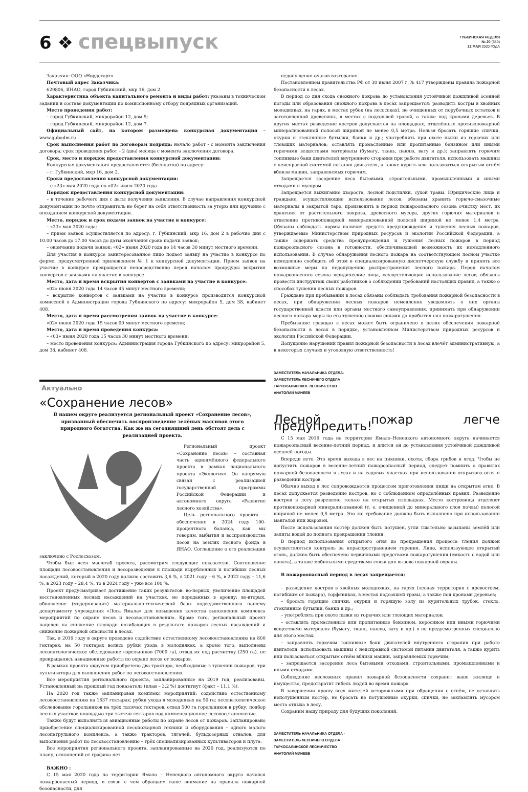6 ❖ спецвыпуск
ГУБКИНСКАЯ НЕДЕЛЯ
№ 20 (580)
22 МАЯ 2020 ГОДА
Заказчик: ООО «Нордстарт»
Почтовый адрес Заказчика:
629806, ЯНАО, город Губкинский, мкр 16, дом 2.
Характеристика объекта капитального ремонта и виды работ: указаны в техническом задании в составе документации по комиссионному отбору подрядных организаций.
Место проведения работ:
– город Губкинский, микрорайон 12, дом 5;
– город Губкинский, микрорайон 12, дом 7.
Официальный сайт, на котором размещена конкурсная документация – www.gubadm.ru
Срок выполнения работ по договорам подряда: начало работ - с момента заключения договора; срок проведения работ – 2 (два) месяца с момента заключения договора.
Срок, место и порядок предоставления конкурсной документации:
Конкурсная документация предоставляется (бесплатно) по адресу:
– г. Губкинский, мкр 16, дом 2.
Сроки предоставления конкурсной документации:
– с «23» мая 2020 года по «02» июня 2020 года.
Порядок предоставления конкурсной документации:
– в течение рабочего дня с даты получения заявления. В случае направления конкурсной документации по почте отправитель не берет на себя ответственность за утерю или вручение с опозданием конкурсной документации.
Место, порядок и срок подачи заявок на участие в конкурсе:
– «23» мая 2020 года;
– прием заявок осуществляется по адресу: г. Губкинский, мкр 16, дом 2 в рабочие дни с 10.00 часов до 17.00 часов до даты окончания срока подачи заявок;
– окончание подачи заявок: «02» июня 2020 года до 14 часов 30 минут местного времени.
Для участия в конкурсе заинтересованное лицо подает заявку на участие в конкурсе по форме, предусмотренной приложением № 1 к конкурсной документации. Прием заявок на участие в конкурсе прекращается непосредственно перед началом процедуры вскрытия конвертов с заявками на участие в конкурсе.
Место, дата и время вскрытия конвертов с заявками на участие в конкурсе:
«02» июня 2020 года 14 часов 45 минут местного времени;
– вскрытие конвертов с заявками на участие в конкурсе производится конкурсной комиссией в Администрации города Губкинского по адресу: микрорайон 5, дом 38, кабинет 408.
Место, дата и время рассмотрения заявок на участие в конкурсе:
«02» июня 2020 года 15 часов 00 минут местного времени;
Место, дата и время проведения конкурса:
– «03» июня 2020 года 15 часов 30 минут местного времени;
– место проведения конкурса: Администрация города Губкинского по адресу: микрорайон 5, дом 38, кабинет 408.
Актуально
«Сохранение лесов»
В нашем округе реализуется региональный проект «Сохранение лесов», призванный обеспечить воспроизведение зелёных массивов этого природного богатства. Как же на сегодняшний день обстоят дела с реализацией проекта.
Региональный проект «Сохранение лесов» – составная часть одноимённого федерального проекта в рамках национального проекта «Экология». Он напрямую связан с реализацией государственной программы Российской Федерации и автономного округа «Развитие лесного хозяйства».
Цель регионального проекта – обеспечение в 2024 году 100-процентного баланса, как мы говорим, выбытия и воспроизводства лесов на землях лесного фонда в ЯНАО. Соглашение о его реализации заключено с Рослесхозом.
Чтобы был ясен масштаб проекта, рассмотрим следующие показатели. Соотношение площади лесовосстановления и лесоразведения к площади вырубленных и погибших лесных насаждений, который в 2020 году должно составить 3,6 %, в 2021 году – 6 %, в 2022 году – 11,6 %, в 2023 году – 28,4 %, то в 2024 году – уже все 100 %.
Проект предусматривает достижение таких результатов: во-первых, увеличение площадей восстановленных лесных насаждений на участках, не переданных в аренду; во-вторых, обновление (модернизация) материально-технической базы подведомственного нашему департаменту учреждения «Леса Ямала» для повышения качества выполнения комплекса мероприятий по охране лесов и лесовосстановлению. Кроме того, региональный проект нацелен на снижение площади погибающих в результате пожаров лесных насаждений и снижение пожарной опасности в лесах.
Так, в 2019 году в округе проведено содействие естественному лесовосстановлению на 800 гектарах; на 50 гектарах велись рубки ухода в молодняках, а кроме того, выполнены лесопатологическое обследование горельников (7000 га), отвод их под расчистку (250 га), не прекращались авиационные работы по охране лесов от пожаров.
В рамках проекта округом приобретено два трактора, необходимые в тушении пожаров, три культиватора для выполнения работ по лесовосстановлению.
Все мероприятия регионального проекта, запланированные на 2019 год, реализованы. Установленный на прошлый год показатель (план – 3,2 %) достигнут (факт – 11,1 %).
На 2020 год также запланирован комплекс мероприятий: содействие естественному лесовосстановлению на 1637 гектарах; рубки ухода в молодняках на 50 га; лесопатологическое обследование горельников на трёх тысячах гектаров; отвод 500 га горельников в рубку; подбор лесных участков площадью три тысячи гектаров под компенсационное лесовосстановление.
Также будут выполняться авиационные работы по охране лесов от пожаров. Запланировано приобретение специализированной лесопожарной техники и оборудования – одного малого лесопатрульного комплекса, а также тракторов, тягачей, бульдозерных отвалов; для выполнения работ по лесовосстановлению – трёх специализированных культиваторов и плуга.
Все мероприятия регионального проекта, запланированные на 2020 год, реализуются по плану, отклонений от графика нет.
ВАЖНО :
С 15 мая 2020 года на территории Ямало – Ненецкого автономного округа начался пожароопасный период, в связи с чем обращаем ваше внимание на правила пожарной безопасности, для
недопущения очагов возгорания.
Постановлением правительства РФ от 30 июня 2007 г. № 417 утверждены правила пожарной безопасности в лесах.
В период со дня схода снежного покрова до установления устойчивой дождливой осенней погоды или образования снежного покрова в лесах запрещается: разводить костры в хвойных молодняках, на гарях, в местах рубок (на лесосеках), не очищенных от порубочных остатков и заготовленной древесины, в местах с подсохшей травой, а также под кронами деревьев. В других местах разведение костров допускается на площадках, отделённых противопожарной минерализованной полосой шириной не менее 0,5 метра. Нельзя бросать горящие спички, окурки и стеклянные бутылки, банки и др.; употреблять при охоте пыжи из горючих или тлеющих материалов; оставлять промасленные или пропитанные бензином или иными горючими веществами материалы (бумагу, ткань, паклю, вату и др.); заправлять горючим топливные баки двигателей внутреннего сгорания при работе двигателя, использовать машины с неисправной системой питания двигателя, а также курить или пользоваться открытым огнём вблизи машин, заправляемых горючим.
Запрещается засорение леса бытовыми, строительными, промышленными и иными отходами и мусором.
Запрещается выжигание хвороста, лесной подстилки, сухой травы. Юридические лица и граждане, осуществляющие использование лесов, обязаны хранить горюче-смазочные материалы в закрытой таре, производить в период пожароопасного сезона очистку мест, их хранения от растительного покрова, древесного мусора, других горючих материалов и отделение противопожарной минерализованной полосой шириной не менее 1,4 метра. Обязаны соблюдать нормы наличия средств предупреждения и тушения лесных пожаров, утверждаемые Министерством природных ресурсов и экологии Российской Федерации, а также содержать средства предупреждения и тушения лесных пожаров в период пожароопасного сезона в готовности, обеспечивающей возможность их немедленного использования. В случае обнаружения лесного пожара на соответствующем лесном участке немедленно сообщить об этом в специализированную диспетчерскую службу и принять все возможные меры по недопущению распространения лесного пожара. Перед началом пожароопасного сезона юридические лица, осуществляющие использование лесов, обязаны провести инструктаж своих работников о соблюдении требований настоящих правил, а также о способах тушения лесных пожаров.
Граждане при пребывании в лесах обязаны соблюдать требования пожарной безопасности в лесах, при обнаружении лесных пожаров немедленно уведомлять о них органы государственной власти или органы местного самоуправления, принимать при обнаружении лесного пожара меры по его тушению своими силами до прибытия сил пожаротушения.
Пребывание граждан в лесах может быть ограничено в целях обеспечения пожарной безопасности в лесах в порядке, установленном Министерством природных ресурсов и экологии Российской Федерации.
Допущение нарушений правил пожарной безопасности в лесах влечёт административную, а в некоторых случаях и уголовную ответственность!
ЗАМЕСТИТЕЛЬ НАЧАЛЬНИКА ОТДЕЛА-
ЗАМЕСТИТЕЛЬ ЛЕСНИЧЕГО ОТДЕЛА
ТАРКОСАЛИНСКОЕ ЛЕСНИЧЕСТВО
АНАТОЛИЙ МИНЕЕВ
Лесной пожар легче предупредить!
С 15 мая 2019 года на территории Ямало–Ненецкого автономного округа начинается пожароопасный весенне-летний период, и длится он до установления устойчивой дождливой осенней погоды.
Впереди лето. Это время выхода в лес на пикники, охоты, сбора грибов и ягод. Чтобы не допустить пожаров в весенне-летний пожароопасный период, следует помнить о правилах пожарной безопасности в лесах и на садовых участках при использовании открытого огня и разведении костров.
Обычно выход в лес сопровождается процессом приготовления пищи на открытом огне. В лесах допускается разведение костров, но с соблюдением определённых правил. Разведение костров в лесу разрешено только на открытых площадках. Место костровища отделяют противопожарной минерализованной (т. е. очищенной до минерального слоя почвы) полосой шириной не менее 0,5 метра. Это же требование должно быть выполнено при использовании мангалов или жаровен.
После использования костёр должен быть потушен, угли тщательно засыпаны землёй или залиты водой до полного прекращения тления.
В период использования открытого огня до прекращения процесса тления должен осуществляться контроль за нераспространением горения. Лицо, использующее открытый огонь, должно быть обеспечено первичными средствами пожаротушения (емкость с водой или лопата), а также мобильными средствами связи для вызова пожарной охраны.
В пожароопасный период в лесах запрещается:
– разведение костров в хвойных молодняках, на гарях (лесная территория с древостоем, погибшим от пожара), торфяниках, в местах подсохшей травы, а также под кронами деревьев;
– бросать горящие спички, окурки и горящую золу из курительных трубок, стекло, стеклянные бутылки, банки и др.;
– употреблять при охоте пыжи из горючих или тлеющих материалов;
– оставлять промасленные или пропитанные бензином, керосином или иными горючими веществами материалы (бумагу, ткань, паклю, вату и др.) в не предусмотренных специально для этого местах;
– заправлять горючим топливные баки двигателей внутреннего сгорания при работе двигателя, использовать машины с неисправной системой питания двигателя, а также курить или пользоваться открытым огнём вблизи машин, заправляемых горючим;
– запрещается засорение леса бытовыми отходами, строительными, промышленными и иными отходами.
Соблюдение несложных правил пожарной безопасности сохранит ваше жилище и имущество, предотвратит гибель людей во время пожара.
В завершении прошу всех жителей осторожными при обращении с огнём, не оставлять непотушенным костёр, не бросать не потушенные окурки, спички, не захламлять мусором места отдыха в лесу.
Сохраним нашу природу для будущих поколений.
ЗАМЕСТИТЕЛЬ НАЧАЛЬНИКА ОТДЕЛА -
ЗАМЕСТИТЕЛЬ ЛЕСНИЧЕГО ОТДЕЛА
ТАРКОСАЛИНСКОЕ ЛЕСНИЧЕСТВО
АНАТОЛИЙ МИНЕЕВ